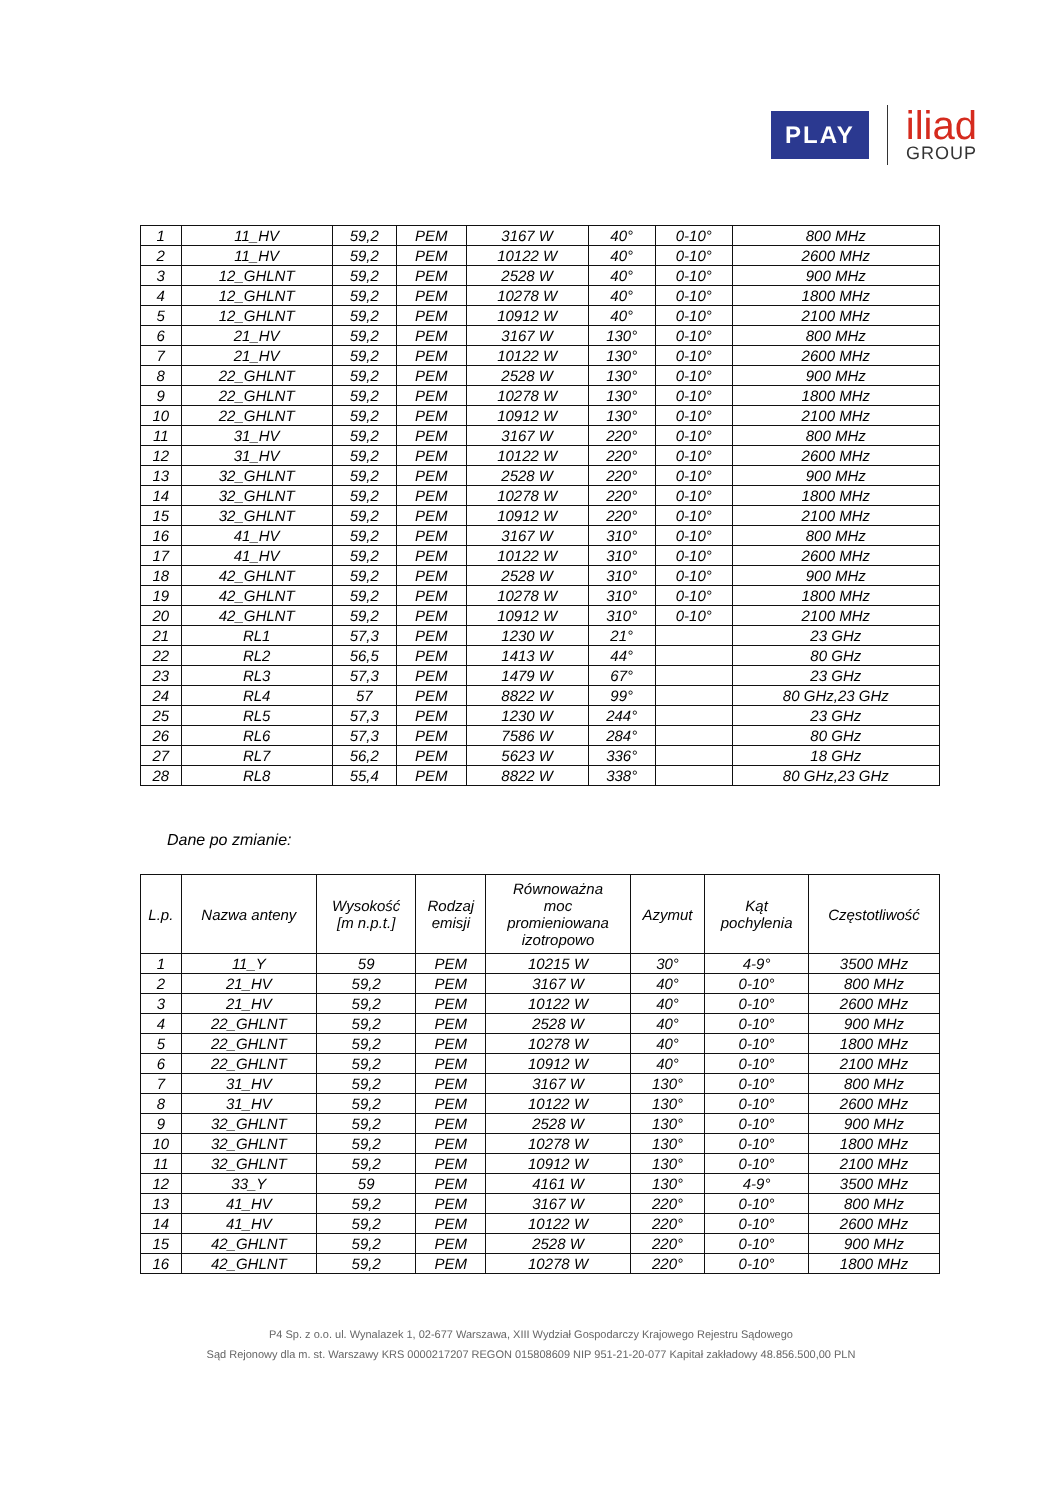PLAY
iliad
GROUP
| 1 | 11_HV | 59,2 | PEM | 3167 W | 40° | 0-10° | 800 MHz |
| 2 | 11_HV | 59,2 | PEM | 10122 W | 40° | 0-10° | 2600 MHz |
| 3 | 12_GHLNT | 59,2 | PEM | 2528 W | 40° | 0-10° | 900 MHz |
| 4 | 12_GHLNT | 59,2 | PEM | 10278 W | 40° | 0-10° | 1800 MHz |
| 5 | 12_GHLNT | 59,2 | PEM | 10912 W | 40° | 0-10° | 2100 MHz |
| 6 | 21_HV | 59,2 | PEM | 3167 W | 130° | 0-10° | 800 MHz |
| 7 | 21_HV | 59,2 | PEM | 10122 W | 130° | 0-10° | 2600 MHz |
| 8 | 22_GHLNT | 59,2 | PEM | 2528 W | 130° | 0-10° | 900 MHz |
| 9 | 22_GHLNT | 59,2 | PEM | 10278 W | 130° | 0-10° | 1800 MHz |
| 10 | 22_GHLNT | 59,2 | PEM | 10912 W | 130° | 0-10° | 2100 MHz |
| 11 | 31_HV | 59,2 | PEM | 3167 W | 220° | 0-10° | 800 MHz |
| 12 | 31_HV | 59,2 | PEM | 10122 W | 220° | 0-10° | 2600 MHz |
| 13 | 32_GHLNT | 59,2 | PEM | 2528 W | 220° | 0-10° | 900 MHz |
| 14 | 32_GHLNT | 59,2 | PEM | 10278 W | 220° | 0-10° | 1800 MHz |
| 15 | 32_GHLNT | 59,2 | PEM | 10912 W | 220° | 0-10° | 2100 MHz |
| 16 | 41_HV | 59,2 | PEM | 3167 W | 310° | 0-10° | 800 MHz |
| 17 | 41_HV | 59,2 | PEM | 10122 W | 310° | 0-10° | 2600 MHz |
| 18 | 42_GHLNT | 59,2 | PEM | 2528 W | 310° | 0-10° | 900 MHz |
| 19 | 42_GHLNT | 59,2 | PEM | 10278 W | 310° | 0-10° | 1800 MHz |
| 20 | 42_GHLNT | 59,2 | PEM | 10912 W | 310° | 0-10° | 2100 MHz |
| 21 | RL1 | 57,3 | PEM | 1230 W | 21° | | 23 GHz |
| 22 | RL2 | 56,5 | PEM | 1413 W | 44° | | 80 GHz |
| 23 | RL3 | 57,3 | PEM | 1479 W | 67° | | 23 GHz |
| 24 | RL4 | 57 | PEM | 8822 W | 99° | | 80 GHz,23 GHz |
| 25 | RL5 | 57,3 | PEM | 1230 W | 244° | | 23 GHz |
| 26 | RL6 | 57,3 | PEM | 7586 W | 284° | | 80 GHz |
| 27 | RL7 | 56,2 | PEM | 5623 W | 336° | | 18 GHz |
| 28 | RL8 | 55,4 | PEM | 8822 W | 338° | | 80 GHz,23 GHz |
Dane po zmianie:
| L.p. | Nazwa anteny | Wysokość [m n.p.t.] | Rodzaj emisji | Równoważna moc promieniowana izotropowo | Azymut | Kąt pochylenia | Częstotliwość |
| --- | --- | --- | --- | --- | --- | --- | --- |
| 1 | 11_Y | 59 | PEM | 10215 W | 30° | 4-9° | 3500 MHz |
| 2 | 21_HV | 59,2 | PEM | 3167 W | 40° | 0-10° | 800 MHz |
| 3 | 21_HV | 59,2 | PEM | 10122 W | 40° | 0-10° | 2600 MHz |
| 4 | 22_GHLNT | 59,2 | PEM | 2528 W | 40° | 0-10° | 900 MHz |
| 5 | 22_GHLNT | 59,2 | PEM | 10278 W | 40° | 0-10° | 1800 MHz |
| 6 | 22_GHLNT | 59,2 | PEM | 10912 W | 40° | 0-10° | 2100 MHz |
| 7 | 31_HV | 59,2 | PEM | 3167 W | 130° | 0-10° | 800 MHz |
| 8 | 31_HV | 59,2 | PEM | 10122 W | 130° | 0-10° | 2600 MHz |
| 9 | 32_GHLNT | 59,2 | PEM | 2528 W | 130° | 0-10° | 900 MHz |
| 10 | 32_GHLNT | 59,2 | PEM | 10278 W | 130° | 0-10° | 1800 MHz |
| 11 | 32_GHLNT | 59,2 | PEM | 10912 W | 130° | 0-10° | 2100 MHz |
| 12 | 33_Y | 59 | PEM | 4161 W | 130° | 4-9° | 3500 MHz |
| 13 | 41_HV | 59,2 | PEM | 3167 W | 220° | 0-10° | 800 MHz |
| 14 | 41_HV | 59,2 | PEM | 10122 W | 220° | 0-10° | 2600 MHz |
| 15 | 42_GHLNT | 59,2 | PEM | 2528 W | 220° | 0-10° | 900 MHz |
| 16 | 42_GHLNT | 59,2 | PEM | 10278 W | 220° | 0-10° | 1800 MHz |
P4 Sp. z o.o. ul. Wynalazek 1, 02-677 Warszawa, XIII Wydział Gospodarczy Krajowego Rejestru Sądowego
Sąd Rejonowy dla m. st. Warszawy KRS 0000217207 REGON 015808609 NIP 951-21-20-077 Kapitał zakładowy 48.856.500,00 PLN